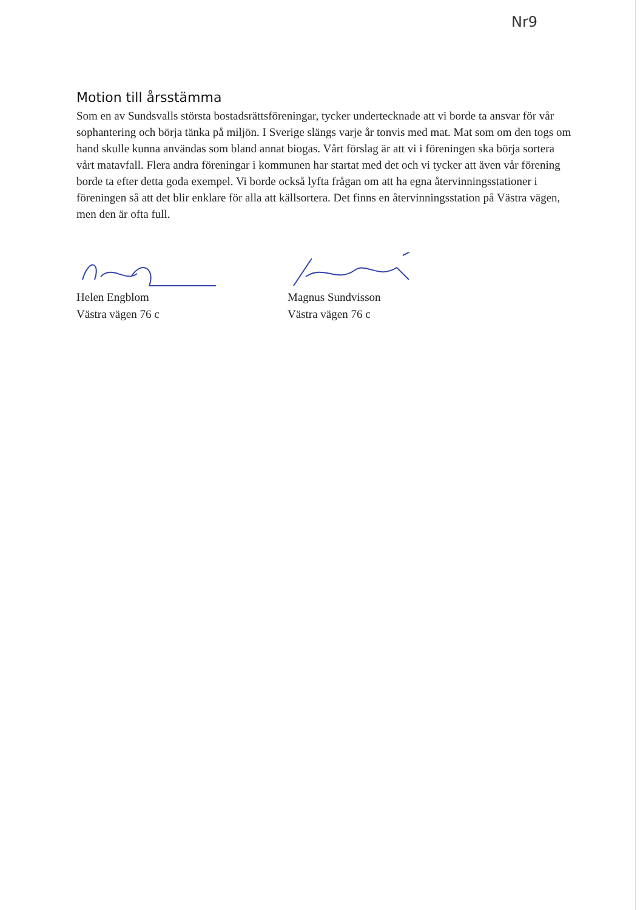Nr9
Motion till årsstämma
Som en av Sundsvalls största bostadsrättsföreningar, tycker undertecknade att vi borde ta ansvar för vår sophantering och börja tänka på miljön. I Sverige slängs varje år tonvis med mat. Mat som om den togs om hand skulle kunna användas som bland annat biogas. Vårt förslag är att vi i föreningen ska börja sortera vårt matavfall. Flera andra föreningar i kommunen har startat med det och vi tycker att även vår förening borde ta efter detta goda exempel. Vi borde också lyfta frågan om att ha egna återvinningsstationer i föreningen så att det blir enklare för alla att källsortera. Det finns en återvinningsstation på Västra vägen, men den är ofta full.
Helen Engblom
Västra vägen 76 c
Magnus Sundvisson
Västra vägen 76 c